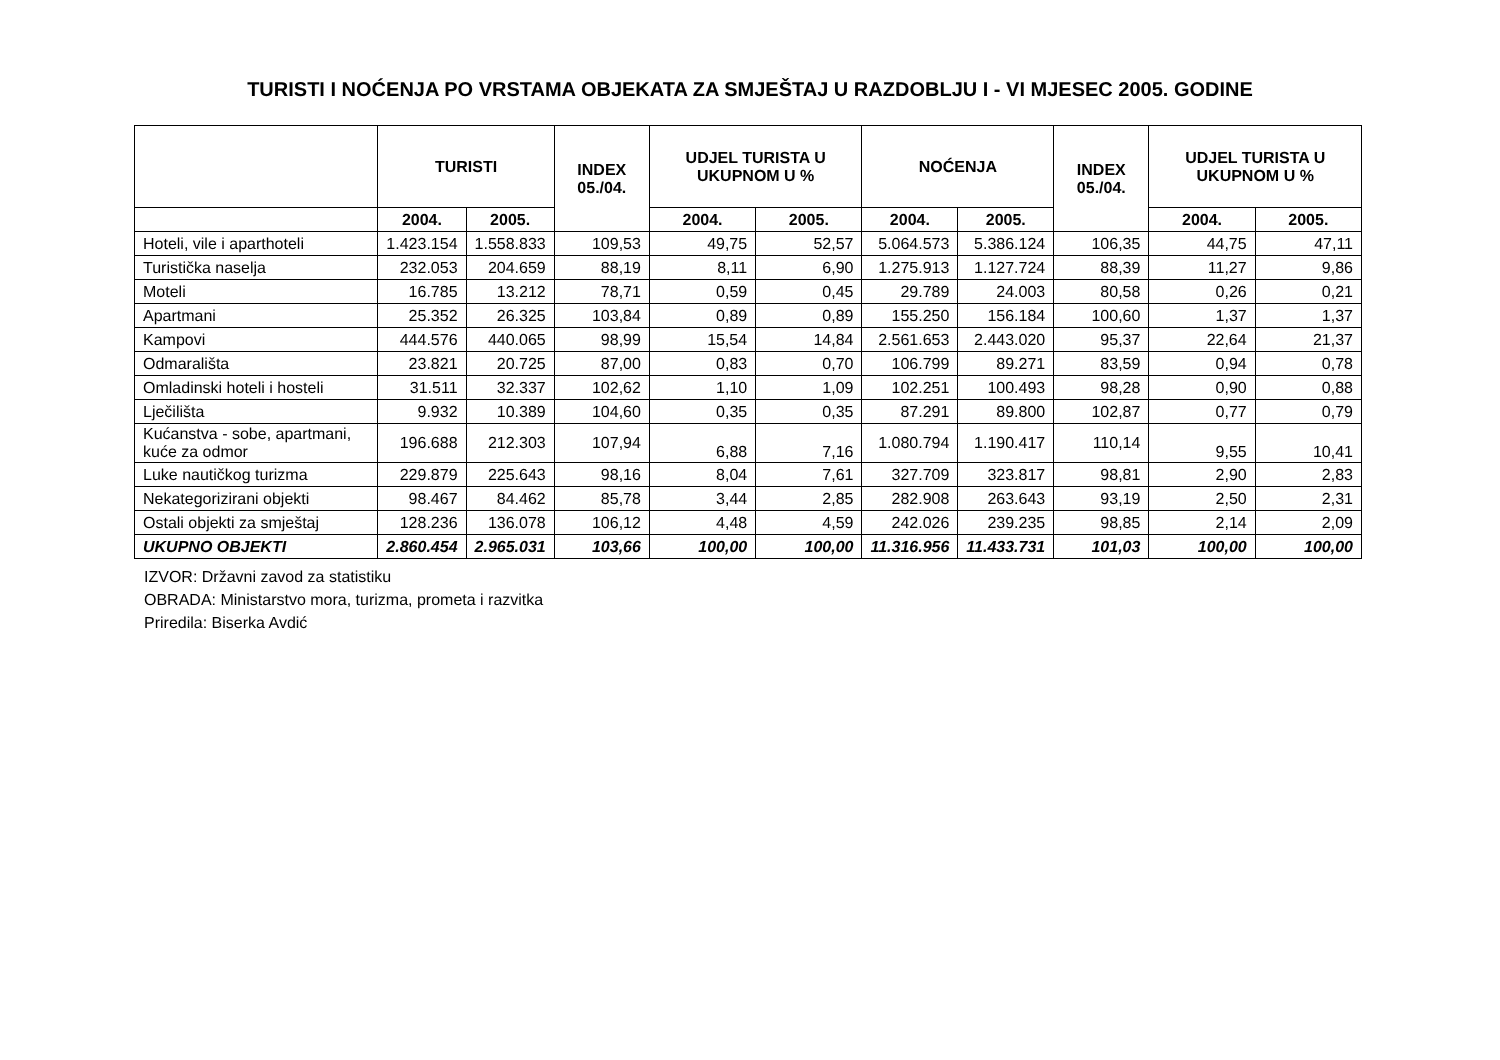TURISTI I NOĆENJA PO VRSTAMA OBJEKATA ZA SMJEŠTAJ U RAZDOBLJU I - VI MJESEC 2005. GODINE
| | TURISTI | | INDEX 05./04. | UDJEL TURISTA U UKUPNOM U % | | NOĆENJA | | INDEX 05./04. | UDJEL TURISTA U UKUPNOM U % | |
| --- | --- | --- | --- | --- | --- | --- | --- | --- | --- | --- |
| | 2004. | 2005. | | 2004. | 2005. | 2004. | 2005. | | 2004. | 2005. |
| Hoteli, vile i aparthoteli | 1.423.154 | 1.558.833 | 109,53 | 49,75 | 52,57 | 5.064.573 | 5.386.124 | 106,35 | 44,75 | 47,11 |
| Turistička naselja | 232.053 | 204.659 | 88,19 | 8,11 | 6,90 | 1.275.913 | 1.127.724 | 88,39 | 11,27 | 9,86 |
| Moteli | 16.785 | 13.212 | 78,71 | 0,59 | 0,45 | 29.789 | 24.003 | 80,58 | 0,26 | 0,21 |
| Apartmani | 25.352 | 26.325 | 103,84 | 0,89 | 0,89 | 155.250 | 156.184 | 100,60 | 1,37 | 1,37 |
| Kampovi | 444.576 | 440.065 | 98,99 | 15,54 | 14,84 | 2.561.653 | 2.443.020 | 95,37 | 22,64 | 21,37 |
| Odmarališta | 23.821 | 20.725 | 87,00 | 0,83 | 0,70 | 106.799 | 89.271 | 83,59 | 0,94 | 0,78 |
| Omladinski hoteli i hosteli | 31.511 | 32.337 | 102,62 | 1,10 | 1,09 | 102.251 | 100.493 | 98,28 | 0,90 | 0,88 |
| Lječilišta | 9.932 | 10.389 | 104,60 | 0,35 | 0,35 | 87.291 | 89.800 | 102,87 | 0,77 | 0,79 |
| Kućanstva - sobe, apartmani, kuće za odmor | 196.688 | 212.303 | 107,94 | 6,88 | 7,16 | 1.080.794 | 1.190.417 | 110,14 | 9,55 | 10,41 |
| Luke nautičkog turizma | 229.879 | 225.643 | 98,16 | 8,04 | 7,61 | 327.709 | 323.817 | 98,81 | 2,90 | 2,83 |
| Nekategorizirani objekti | 98.467 | 84.462 | 85,78 | 3,44 | 2,85 | 282.908 | 263.643 | 93,19 | 2,50 | 2,31 |
| Ostali objekti za smještaj | 128.236 | 136.078 | 106,12 | 4,48 | 4,59 | 242.026 | 239.235 | 98,85 | 2,14 | 2,09 |
| UKUPNO OBJEKTI | 2.860.454 | 2.965.031 | 103,66 | 100,00 | 100,00 | 11.316.956 | 11.433.731 | 101,03 | 100,00 | 100,00 |
IZVOR: Državni zavod za statistiku
OBRADA: Ministarstvo mora, turizma, prometa i razvitka
Priredila: Biserka Avdić